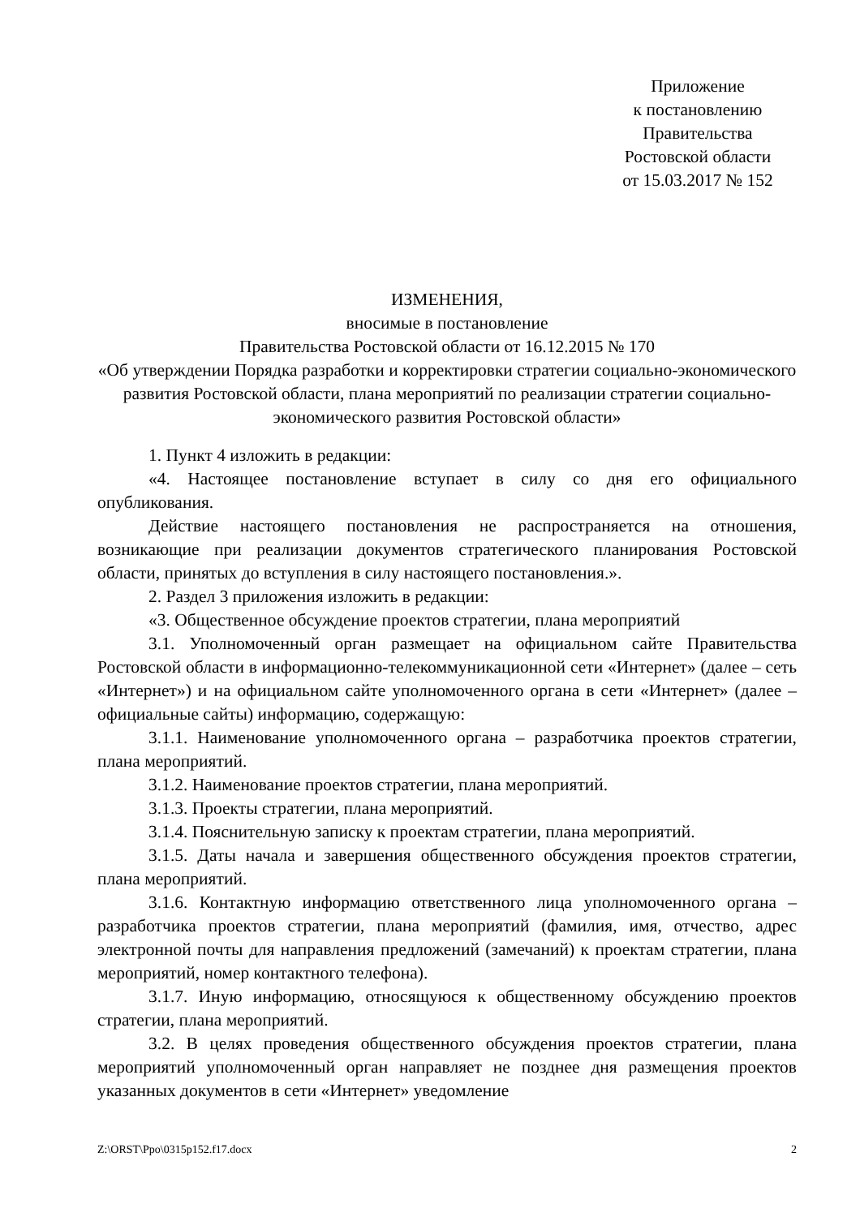Приложение
к постановлению
Правительства
Ростовской области
от 15.03.2017 № 152
ИЗМЕНЕНИЯ,
вносимые в постановление
Правительства Ростовской области от 16.12.2015 № 170
«Об утверждении Порядка разработки и корректировки стратегии социально-экономического развития Ростовской области, плана мероприятий по реализации стратегии социально-экономического развития Ростовской области»
1. Пункт 4 изложить в редакции:
«4. Настоящее постановление вступает в силу со дня его официального опубликования.
Действие настоящего постановления не распространяется на отношения, возникающие при реализации документов стратегического планирования Ростовской области, принятых до вступления в силу настоящего постановления.».
2. Раздел 3 приложения изложить в редакции:
«3. Общественное обсуждение проектов стратегии, плана мероприятий
3.1. Уполномоченный орган размещает на официальном сайте Правительства Ростовской области в информационно-телекоммуникационной сети «Интернет» (далее – сеть «Интернет») и на официальном сайте уполномоченного органа в сети «Интернет» (далее – официальные сайты) информацию, содержащую:
3.1.1. Наименование уполномоченного органа – разработчика проектов стратегии, плана мероприятий.
3.1.2. Наименование проектов стратегии, плана мероприятий.
3.1.3. Проекты стратегии, плана мероприятий.
3.1.4. Пояснительную записку к проектам стратегии, плана мероприятий.
3.1.5. Даты начала и завершения общественного обсуждения проектов стратегии, плана мероприятий.
3.1.6. Контактную информацию ответственного лица уполномоченного органа – разработчика проектов стратегии, плана мероприятий (фамилия, имя, отчество, адрес электронной почты для направления предложений (замечаний) к проектам стратегии, плана мероприятий, номер контактного телефона).
3.1.7. Иную информацию, относящуюся к общественному обсуждению проектов стратегии, плана мероприятий.
3.2. В целях проведения общественного обсуждения проектов стратегии, плана мероприятий уполномоченный орган направляет не позднее дня размещения проектов указанных документов в сети «Интернет» уведомление
Z:\ORST\Ppo\0315p152.f17.docx 2